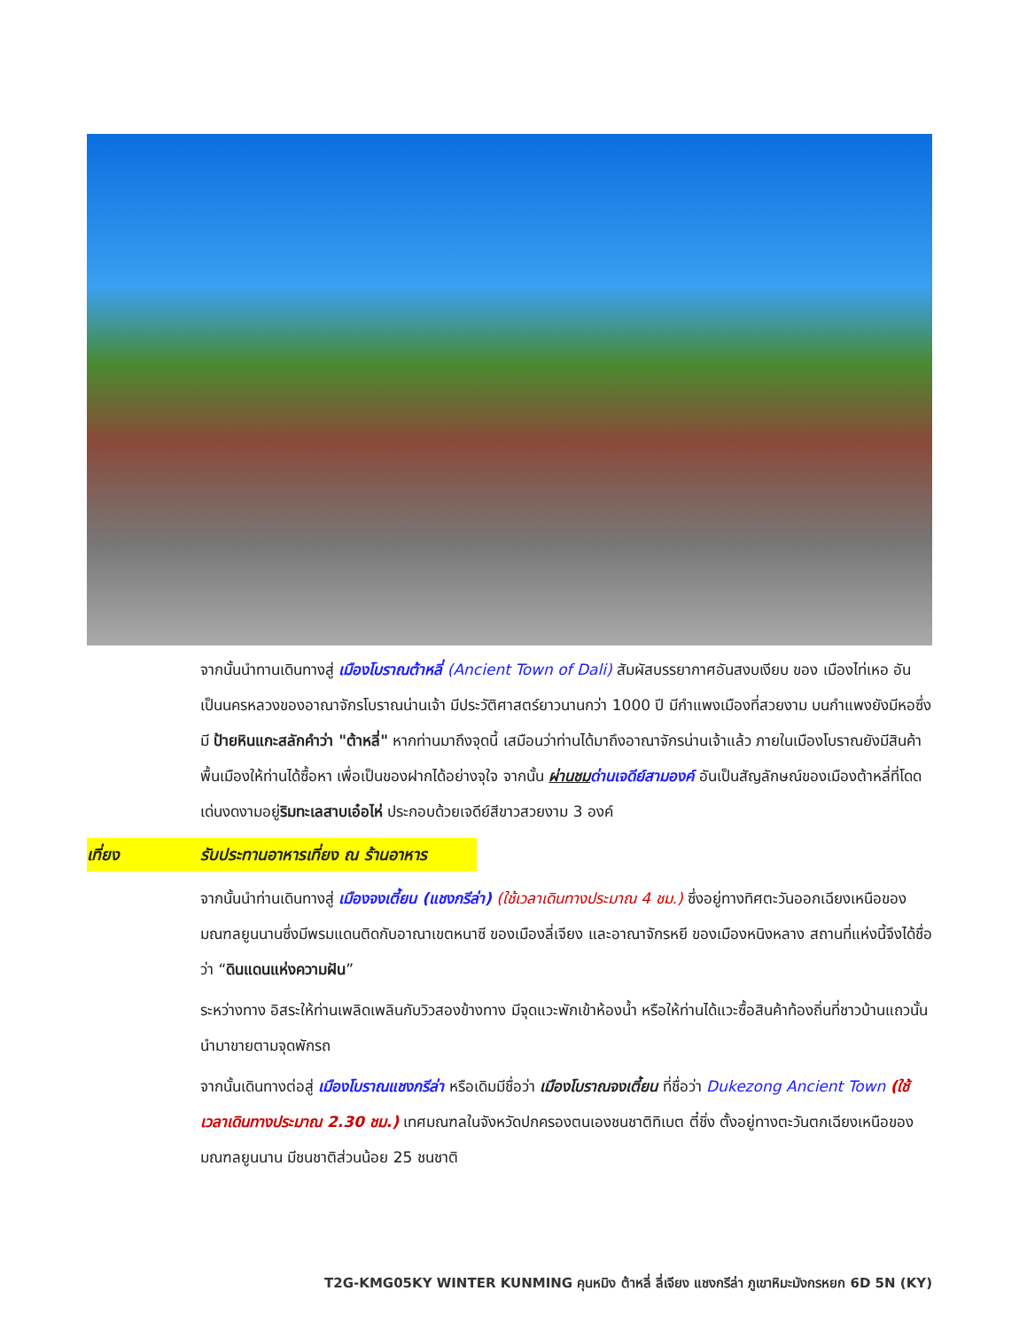จากนั้นนำทานเดินทางสู่ เมืองโบราณต้าหลี่ (Ancient Town of Dali) สัมผัสบรรยากาศอันสงบเงียบ ของ เมืองไท่เหอ อันเป็นนครหลวงของอาณาจักรโบราณน่านเจ้า มีประวัติศาสตร์ยาวนานกว่า 1000 ปี มีกำแพงเมืองที่สวยงาม บนกำแพงยังมีหอซึ่งมี ป้ายหินแกะสลักคำว่า "ต้าหลี่" หากท่านมาถึงจุดนี้ เสมือนว่าท่านได้มาถึงอาณาจักรน่านเจ้าแล้ว ภายในเมืองโบราณยังมีสินค้าพื้นเมืองให้ท่านได้ซื้อหา เพื่อเป็นของฝากได้อย่างจุใจ จากนั้น ผ่านชม ด่านเจดีย์สามองค์ อันเป็นสัญลักษณ์ของเมืองต้าหลี่ที่โดดเด่นงดงามอยู่ริมทะเลสาบเอ๋อไห่ ประกอบด้วยเจดีย์สีขาวสวยงาม 3 องค์
เที่ยง รับประทานอาหารเที่ยง ณ ร้านอาหาร
จากนั้นนำท่านเดินทางสู่ เมืองจงเตี้ยน (แชงกรีล่า) (ใช้เวลาเดินทางประมาณ 4 ชม.) ซึ่งอยู่ทางทิศตะวันออกเฉียงเหนือของมณฑลยูนนานซึ่งมีพรมแดนติดกับอาณาเขตหนาซี ของเมืองลี่เจียง และอาณาจักรหยี ของเมืองหนิงหลาง สถานที่แห่งนี้จึงได้ชื่อว่า “ดินแดนแห่งความฝัน”
ระหว่างทาง อิสระให้ท่านเพลิดเพลินกับวิวสองข้างทาง มีจุดแวะพักเข้าห้องน้ำ หรือให้ท่านได้แวะซื้อสินค้าท้องถิ่นที่ชาวบ้านแถวนั้น นำมาขายตามจุดพักรถ
จากนั้นเดินทางต่อสู่ เมืองโบราณแชงกรีล่า หรือเดิมมีชื่อว่า เมืองโบราณจงเตี้ยน ที่ชื่อว่า Dukezong Ancient Town (ใช้เวลาเดินทางประมาณ 2.30 ชม.) เทศมณฑลในจังหวัดปกครองตนเองชนชาติทิเบต ตี๋ชิ่ง ตั้งอยู่ทางตะวันตกเฉียงเหนือของมณฑลยูนนาน มีชนชาติส่วนน้อย 25 ชนชาติ
T2G-KMG05KY WINTER KUNMING คุนหมิง ต้าหลี่ ลี่เจียง แชงกรีล่า ภูเขาหิมะมังกรหยก 6D 5N (KY)